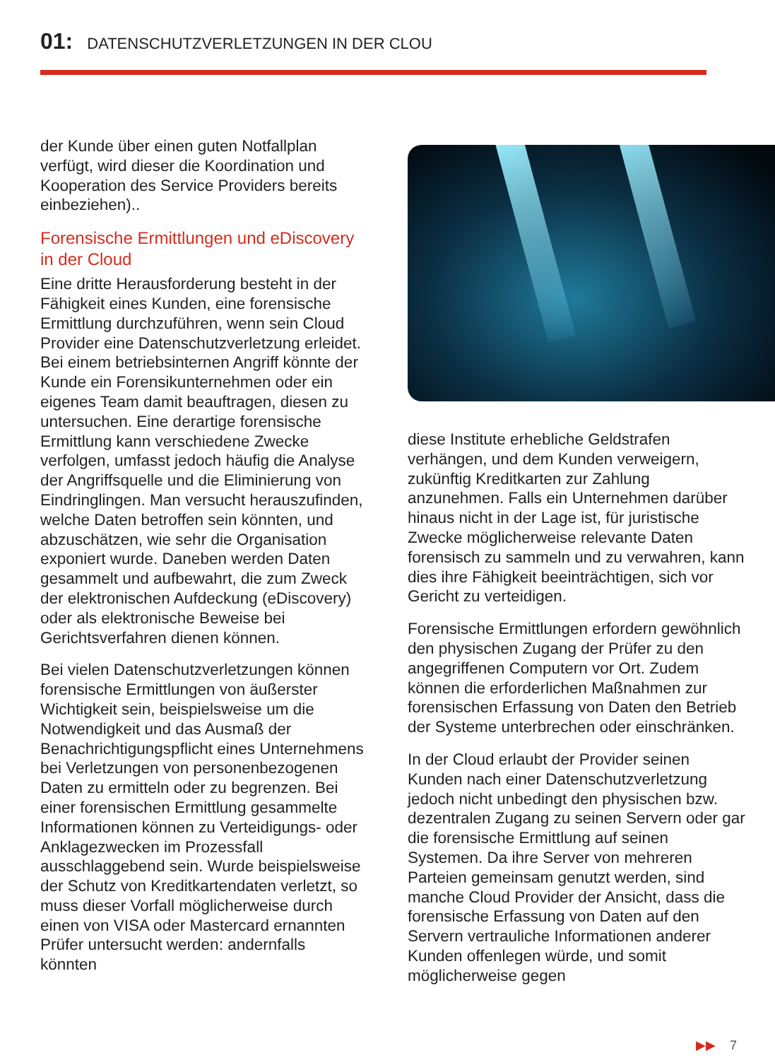01: DATENSCHUTZVERLETZUNGEN IN DER CLOU
der Kunde über einen guten Notfallplan verfügt, wird dieser die Koordination und Kooperation des Service Providers bereits einbeziehen)..
Forensische Ermittlungen und eDiscovery in der Cloud
Eine dritte Herausforderung besteht in der Fähigkeit eines Kunden, eine forensische Ermittlung durchzuführen, wenn sein Cloud Provider eine Datenschutzverletzung erleidet. Bei einem betriebsinternen Angriff könnte der Kunde ein Forensikunternehmen oder ein eigenes Team damit beauftragen, diesen zu untersuchen. Eine derartige forensische Ermittlung kann verschiedene Zwecke verfolgen, umfasst jedoch häufig die Analyse der Angriffsquelle und die Eliminierung von Eindringlingen. Man versucht herauszufinden, welche Daten betroffen sein könnten, und abzuschätzen, wie sehr die Organisation exponiert wurde. Daneben werden Daten gesammelt und aufbewahrt, die zum Zweck der elektronischen Aufdeckung (eDiscovery) oder als elektronische Beweise bei Gerichtsverfahren dienen können.
Bei vielen Datenschutzverletzungen können forensische Ermittlungen von äußerster Wichtigkeit sein, beispielsweise um die Notwendigkeit und das Ausmaß der Benachrichtigungspflicht eines Unternehmens bei Verletzungen von personenbezogenen Daten zu ermitteln oder zu begrenzen. Bei einer forensischen Ermittlung gesammelte Informationen können zu Verteidigungs- oder Anklagezwecken im Prozessfall ausschlaggebend sein. Wurde beispielsweise der Schutz von Kreditkartendaten verletzt, so muss dieser Vorfall möglicherweise durch einen von VISA oder Mastercard ernannten Prüfer untersucht werden: andernfalls könnten
diese Institute erhebliche Geldstrafen verhängen, und dem Kunden verweigern, zukünftig Kreditkarten zur Zahlung anzunehmen. Falls ein Unternehmen darüber hinaus nicht in der Lage ist, für juristische Zwecke möglicherweise relevante Daten forensisch zu sammeln und zu verwahren, kann dies ihre Fähigkeit beeinträchtigen, sich vor Gericht zu verteidigen.
Forensische Ermittlungen erfordern gewöhnlich den physischen Zugang der Prüfer zu den angegriffenen Computern vor Ort. Zudem können die erforderlichen Maßnahmen zur forensischen Erfassung von Daten den Betrieb der Systeme unterbrechen oder einschränken.
In der Cloud erlaubt der Provider seinen Kunden nach einer Datenschutzverletzung jedoch nicht unbedingt den physischen bzw. dezentralen Zugang zu seinen Servern oder gar die forensische Ermittlung auf seinen Systemen. Da ihre Server von mehreren Parteien gemeinsam genutzt werden, sind manche Cloud Provider der Ansicht, dass die forensische Erfassung von Daten auf den Servern vertrauliche Informationen anderer Kunden offenlegen würde, und somit möglicherweise gegen
▶▶ 7